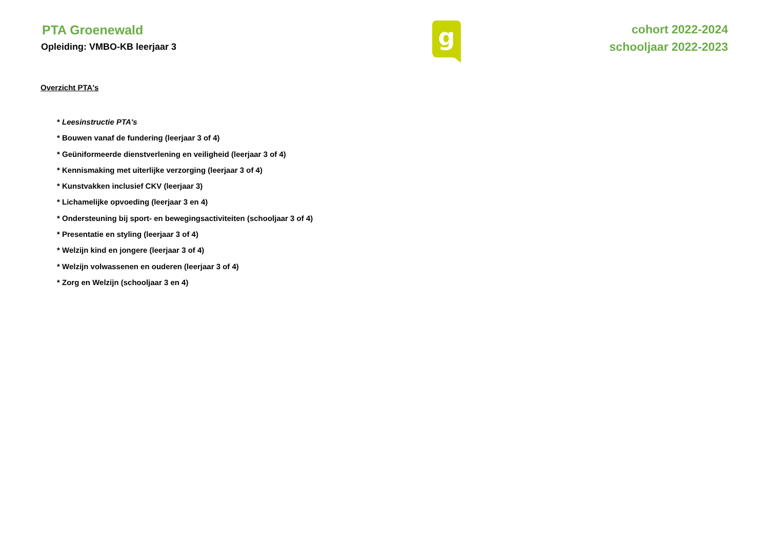PTA Groenewald
Opleiding: VMBO-KB leerjaar 3
g
cohort 2022-2024
schooljaar 2022-2023
Overzicht PTA's
* Leesinstructie PTA's
* Bouwen vanaf de fundering (leerjaar 3 of 4)
* Geüniformeerde dienstverlening en veiligheid (leerjaar 3 of 4)
* Kennismaking met uiterlijke verzorging (leerjaar 3 of 4)
* Kunstvakken inclusief CKV (leerjaar 3)
* Lichamelijke opvoeding (leerjaar 3 en 4)
* Ondersteuning bij sport- en bewegingsactiviteiten (schooljaar 3 of 4)
* Presentatie en styling (leerjaar 3 of 4)
* Welzijn kind en jongere (leerjaar 3 of 4)
* Welzijn volwassenen en ouderen (leerjaar 3 of 4)
* Zorg en Welzijn (schooljaar 3 en 4)